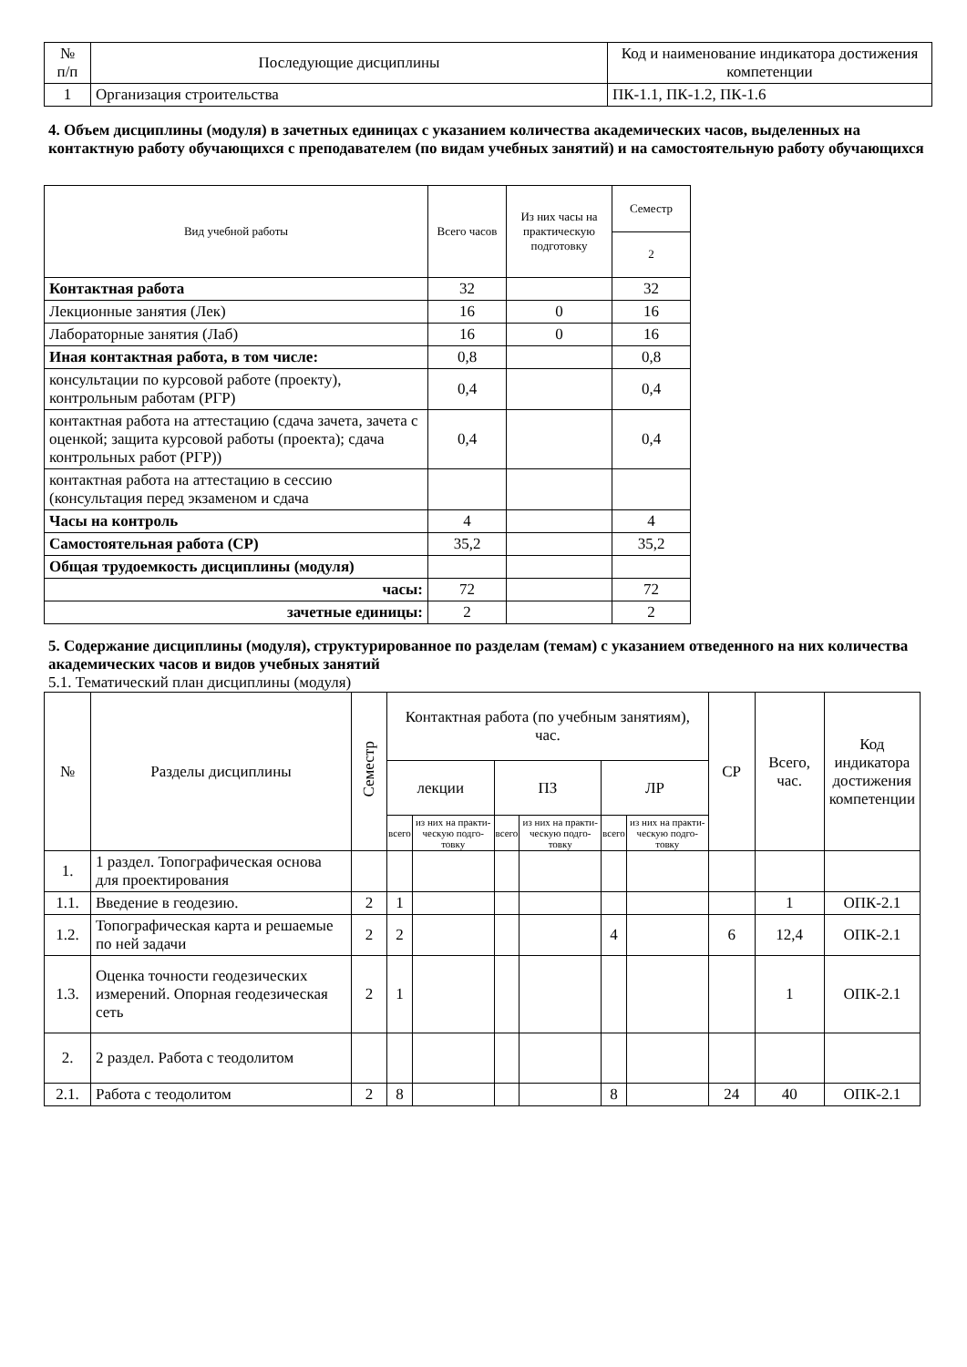| № п/п | Последующие дисциплины | Код и наименование индикатора достижения компетенции |
| --- | --- | --- |
| 1 | Организация строительства | ПК-1.1, ПК-1.2, ПК-1.6 |
4. Объем дисциплины (модуля) в зачетных единицах с указанием количества академических часов, выделенных на контактную работу обучающихся с преподавателем (по видам учебных занятий) и на самостоятельную работу обучающихся
| Вид учебной работы | Всего часов | Из них часы на практическую подготовку | Семестр |
| --- | --- | --- | --- |
| | | | 2 |
| Контактная работа | 32 | | 32 |
| Лекционные занятия (Лек) | 16 | 0 | 16 |
| Лабораторные занятия (Лаб) | 16 | 0 | 16 |
| Иная контактная работа, в том числе: | 0,8 | | 0,8 |
| консультации по курсовой работе (проекту), контрольным работам (РГР) | 0,4 | | 0,4 |
| контактная работа на аттестацию (сдача зачета, зачета с оценкой; защита курсовой работы (проекта); сдача контрольных работ (РГР)) | 0,4 | | 0,4 |
| контактная работа на аттестацию в сессию (консультация перед экзаменом и сдача | | | |
| Часы на контроль | 4 | | 4 |
| Самостоятельная работа (СР) | 35,2 | | 35,2 |
| Общая трудоемкость дисциплины (модуля) | | | |
| часы: | 72 | | 72 |
| зачетные единицы: | 2 | | 2 |
5. Содержание дисциплины (модуля), структурированное по разделам (темам) с указанием отведенного на них количества академических часов и видов учебных занятий
5.1. Тематический план дисциплины (модуля)
| № | Разделы дисциплины | Семестр | Контактная работа (по учебным занятиям), час. | | | | | | СР | Всего, час. | Код индикатора достижения компетенции |
| --- | --- | --- | --- | --- | --- | --- | --- | --- | --- | --- | --- |
| | | | лекции | | ПЗ | | ЛР | | | | |
| | | | всего | из них на практи-ческую подго-товку | всего | из них на практи-ческую подго-товку | всего | из них на практи-ческую подго-товку | | | |
| 1. | 1 раздел. Топографическая основа для проектирования | | | | | | | | | | |
| 1.1. | Введение в геодезию. | 2 | 1 | | | | | | | 1 | ОПК-2.1 |
| 1.2. | Топографическая карта и решаемые по ней задачи | 2 | 2 | | | | 4 | | 6 | 12,4 | ОПК-2.1 |
| 1.3. | Оценка точности геодезических измерений. Опорная геодезическая сеть | 2 | 1 | | | | | | | 1 | ОПК-2.1 |
| 2. | 2 раздел. Работа с теодолитом | | | | | | | | | | |
| 2.1. | Работа с теодолитом | 2 | 8 | | | | 8 | | 24 | 40 | ОПК-2.1 |